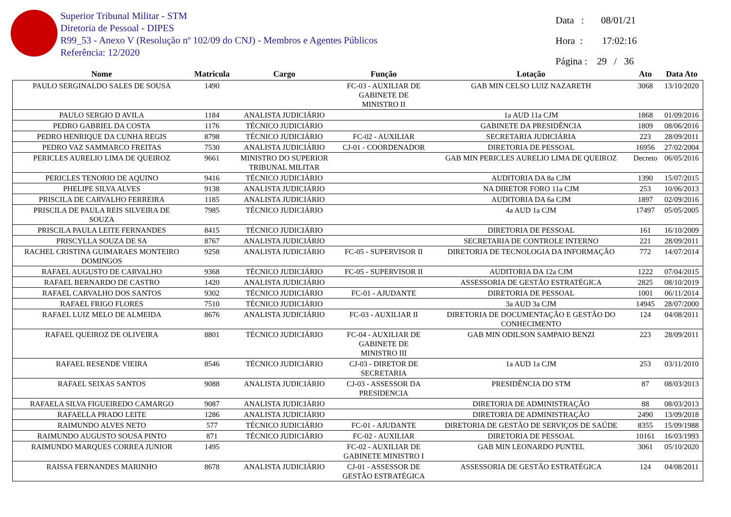Superior Tribunal Militar - STM
Diretoria de Pessoal - DIPES
R99_53 - Anexo V (Resolução nº 102/09 do CNJ) - Membros e Agentes Públicos
Referência: 12/2020
Data : 08/01/21
Hora : 17:02:16
Página : 29 / 36
| Nome | Matricula | Cargo | Função | Lotação | Ato | Data Ato |
| --- | --- | --- | --- | --- | --- | --- |
| PAULO SERGINALDO SALES DE SOUSA | 1490 | | FC-03 - AUXILIAR DE GABINETE DE MINISTRO II | GAB MIN CELSO LUIZ NAZARETH | 3068 | 13/10/2020 |
| PAULO SERGIO D AVILA | 1184 | ANALISTA JUDICIÁRIO | | 1a AUD 11a CJM | 1868 | 01/09/2016 |
| PEDRO GABRIEL DA COSTA | 1176 | TÉCNICO JUDICIÁRIO | | GABINETE DA PRESIDÊNCIA | 1809 | 08/06/2016 |
| PEDRO HENRIQUE DA CUNHA REGIS | 8798 | TÉCNICO JUDICIÁRIO | FC-02 - AUXILIAR | SECRETARIA JUDICIÁRIA | 223 | 28/09/2011 |
| PEDRO VAZ SAMMARCO FREITAS | 7530 | ANALISTA JUDICIÁRIO | CJ-01 - COORDENADOR | DIRETORIA DE PESSOAL | 16956 | 27/02/2004 |
| PERICLES AURELIO LIMA DE QUEIROZ | 9661 | MINISTRO DO SUPERIOR TRIBUNAL MILITAR | | GAB MIN PERICLES AURELIO LIMA DE QUEIROZ | Decreto | 06/05/2016 |
| PERICLES TENORIO DE AQUINO | 9416 | TÉCNICO JUDICIÁRIO | | AUDITORIA DA 8a CJM | 1390 | 15/07/2015 |
| PHELIPE SILVA ALVES | 9138 | ANALISTA JUDICIÁRIO | | NA DIRETOR FORO 11a CJM | 253 | 10/06/2013 |
| PRISCILA DE CARVALHO FERREIRA | 1185 | ANALISTA JUDICIÁRIO | | AUDITORIA DA 6a CJM | 1897 | 02/09/2016 |
| PRISCILA DE PAULA REIS SILVEIRA DE SOUZA | 7985 | TÉCNICO JUDICIÁRIO | | 4a AUD 1a CJM | 17497 | 05/05/2005 |
| PRISCILA PAULA LEITE FERNANDES | 8415 | TÉCNICO JUDICIÁRIO | | DIRETORIA DE PESSOAL | 161 | 16/10/2009 |
| PRISCYLLA SOUZA DE SA | 8767 | ANALISTA JUDICIÁRIO | | SECRETARIA DE CONTROLE INTERNO | 221 | 28/09/2011 |
| RACHEL CRISTINA GUIMARAES MONTEIRO DOMINGOS | 9258 | ANALISTA JUDICIÁRIO | FC-05 - SUPERVISOR II | DIRETORIA DE TECNOLOGIA DA INFORMAÇÃO | 772 | 14/07/2014 |
| RAFAEL AUGUSTO DE CARVALHO | 9368 | TÉCNICO JUDICIÁRIO | FC-05 - SUPERVISOR II | AUDITORIA DA 12a CJM | 1222 | 07/04/2015 |
| RAFAEL BERNARDO DE CASTRO | 1420 | ANALISTA JUDICIÁRIO | | ASSESSORIA DE GESTÃO ESTRATÉGICA | 2825 | 08/10/2019 |
| RAFAEL CARVALHO DOS SANTOS | 9302 | TÉCNICO JUDICIÁRIO | FC-01 - AJUDANTE | DIRETORIA DE PESSOAL | 1001 | 06/11/2014 |
| RAFAEL FRIGO FLORES | 7510 | TÉCNICO JUDICIÁRIO | | 3a AUD 3a CJM | 14945 | 28/07/2000 |
| RAFAEL LUIZ MELO DE ALMEIDA | 8676 | ANALISTA JUDICIÁRIO | FC-03 - AUXILIAR II | DIRETORIA DE DOCUMENTAÇÃO E GESTÃO DO CONHECIMENTO | 124 | 04/08/2011 |
| RAFAEL QUEIROZ DE OLIVEIRA | 8801 | TÉCNICO JUDICIÁRIO | FC-04 - AUXILIAR DE GABINETE DE MINISTRO III | GAB MIN ODILSON SAMPAIO BENZI | 223 | 28/09/2011 |
| RAFAEL RESENDE VIEIRA | 8546 | TÉCNICO JUDICIÁRIO | CJ-03 - DIRETOR DE SECRETARIA | 1a AUD 1a CJM | 253 | 03/11/2010 |
| RAFAEL SEIXAS SANTOS | 9088 | ANALISTA JUDICIÁRIO | CJ-03 - ASSESSOR DA PRESIDENCIA | PRESIDÊNCIA DO STM | 87 | 08/03/2013 |
| RAFAELA SILVA FIGUEIREDO CAMARGO | 9087 | ANALISTA JUDICIÁRIO | | DIRETORIA DE ADMINISTRAÇÃO | 88 | 08/03/2013 |
| RAFAELLA PRADO LEITE | 1286 | ANALISTA JUDICIÁRIO | | DIRETORIA DE ADMINISTRAÇÃO | 2490 | 13/09/2018 |
| RAIMUNDO ALVES NETO | 577 | TÉCNICO JUDICIÁRIO | FC-01 - AJUDANTE | DIRETORIA DE GESTÃO DE SERVIÇOS DE SAÚDE | 8355 | 15/09/1988 |
| RAIMUNDO AUGUSTO SOUSA PINTO | 871 | TÉCNICO JUDICIÁRIO | FC-02 - AUXILIAR | DIRETORIA DE PESSOAL | 10161 | 16/03/1993 |
| RAIMUNDO MARQUES CORREA JUNIOR | 1495 | | FC-02 - AUXILIAR DE GABINETE MINISTRO I | GAB MIN LEONARDO PUNTEL | 3061 | 05/10/2020 |
| RAISSA FERNANDES MARINHO | 8678 | ANALISTA JUDICIÁRIO | CJ-01 - ASSESSOR DE GESTÃO ESTRATÉGICA | ASSESSORIA DE GESTÃO ESTRATÉGICA | 124 | 04/08/2011 |